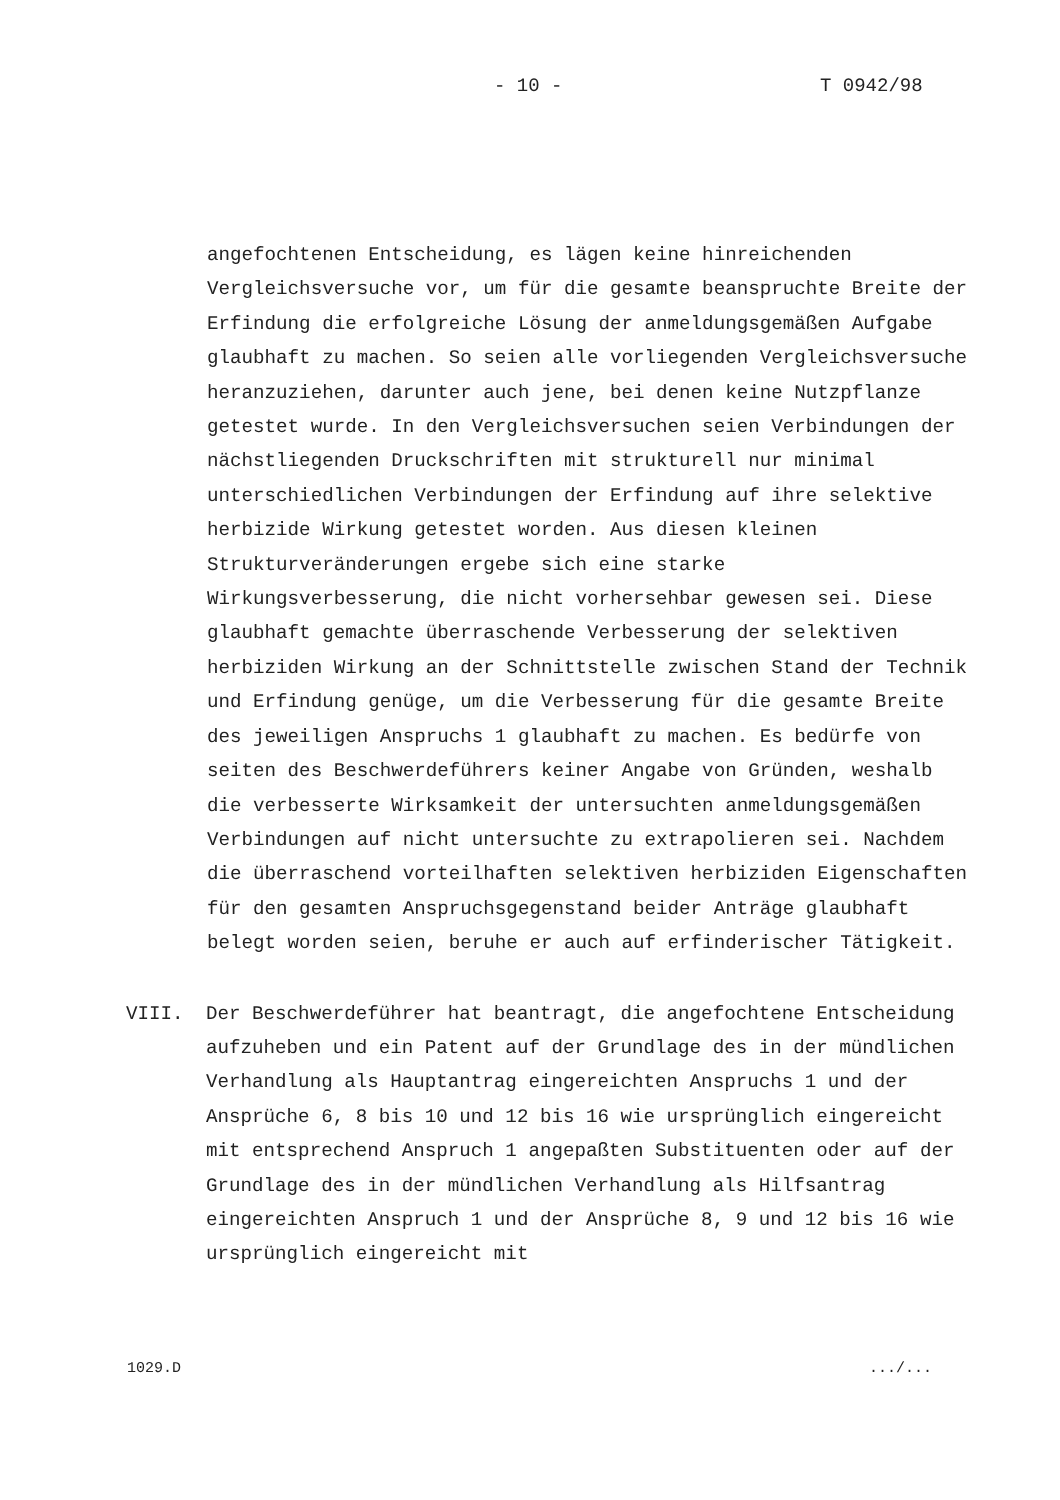- 10 - T 0942/98
angefochtenen Entscheidung, es lägen keine hinreichenden Vergleichsversuche vor, um für die gesamte beanspruchte Breite der Erfindung die erfolgreiche Lösung der anmeldungsgemäßen Aufgabe glaubhaft zu machen. So seien alle vorliegenden Vergleichsversuche heranzuziehen, darunter auch jene, bei denen keine Nutzpflanze getestet wurde. In den Vergleichsversuchen seien Verbindungen der nächstliegenden Druckschriften mit strukturell nur minimal unterschiedlichen Verbindungen der Erfindung auf ihre selektive herbizide Wirkung getestet worden. Aus diesen kleinen Strukturveränderungen ergebe sich eine starke Wirkungsverbesserung, die nicht vorhersehbar gewesen sei. Diese glaubhaft gemachte überraschende Verbesserung der selektiven herbiziden Wirkung an der Schnittstelle zwischen Stand der Technik und Erfindung genüge, um die Verbesserung für die gesamte Breite des jeweiligen Anspruchs 1 glaubhaft zu machen. Es bedürfe von seiten des Beschwerdeführers keiner Angabe von Gründen, weshalb die verbesserte Wirksamkeit der untersuchten anmeldungsgemäßen Verbindungen auf nicht untersuchte zu extrapolieren sei. Nachdem die überraschend vorteilhaften selektiven herbiziden Eigenschaften für den gesamten Anspruchsgegenstand beider Anträge glaubhaft belegt worden seien, beruhe er auch auf erfinderischer Tätigkeit.
VIII. Der Beschwerdeführer hat beantragt, die angefochtene Entscheidung aufzuheben und ein Patent auf der Grundlage des in der mündlichen Verhandlung als Hauptantrag eingereichten Anspruchs 1 und der Ansprüche 6, 8 bis 10 und 12 bis 16 wie ursprünglich eingereicht mit entsprechend Anspruch 1 angepaßten Substituenten oder auf der Grundlage des in der mündlichen Verhandlung als Hilfsantrag eingereichten Anspruch 1 und der Ansprüche 8, 9 und 12 bis 16 wie ursprünglich eingereicht mit
1029.D .../...